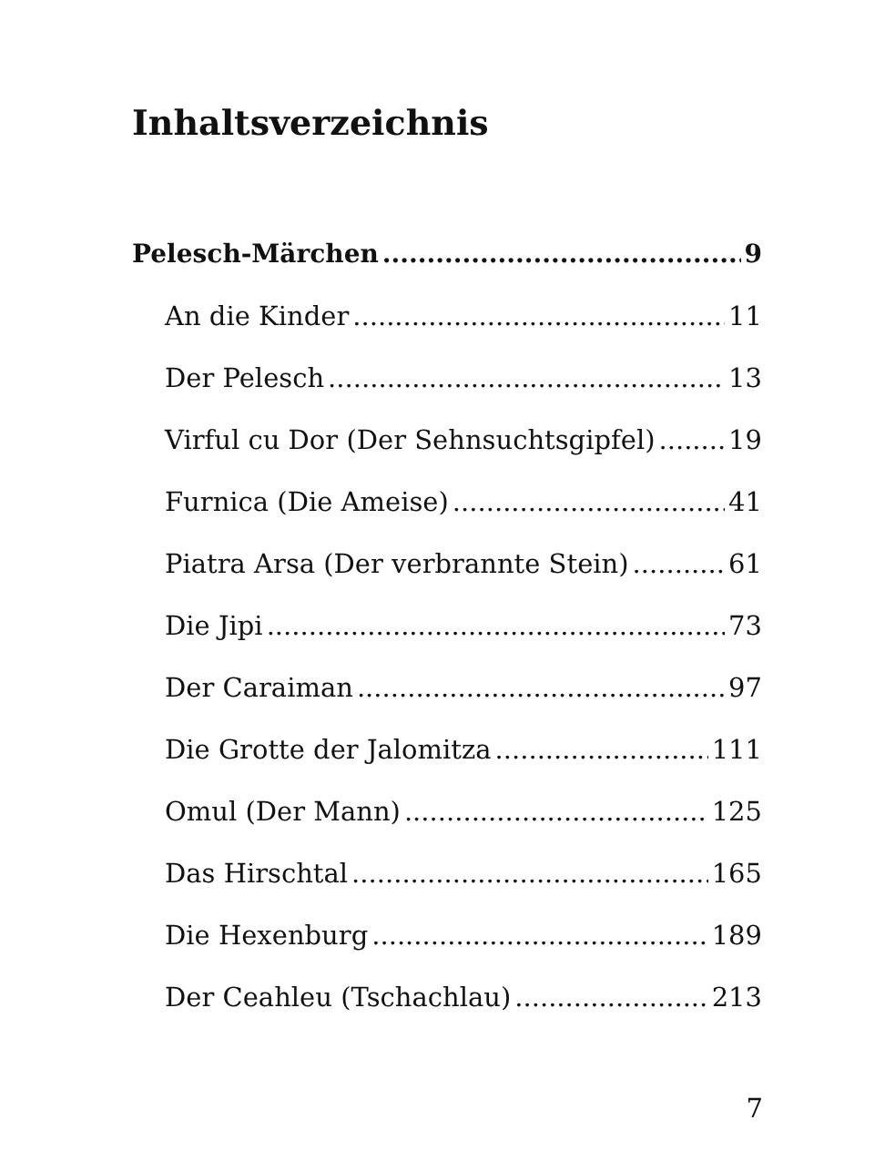Inhaltsverzeichnis
Pelesch-Märchen 9
An die Kinder 11
Der Pelesch 13
Virful cu Dor (Der Sehnsuchtsgipfel) 19
Furnica (Die Ameise) 41
Piatra Arsa (Der verbrannte Stein) 61
Die Jipi 73
Der Caraiman 97
Die Grotte der Jalomitza 111
Omul (Der Mann) 125
Das Hirschtal 165
Die Hexenburg 189
Der Ceahleu (Tschachlau) 213
7